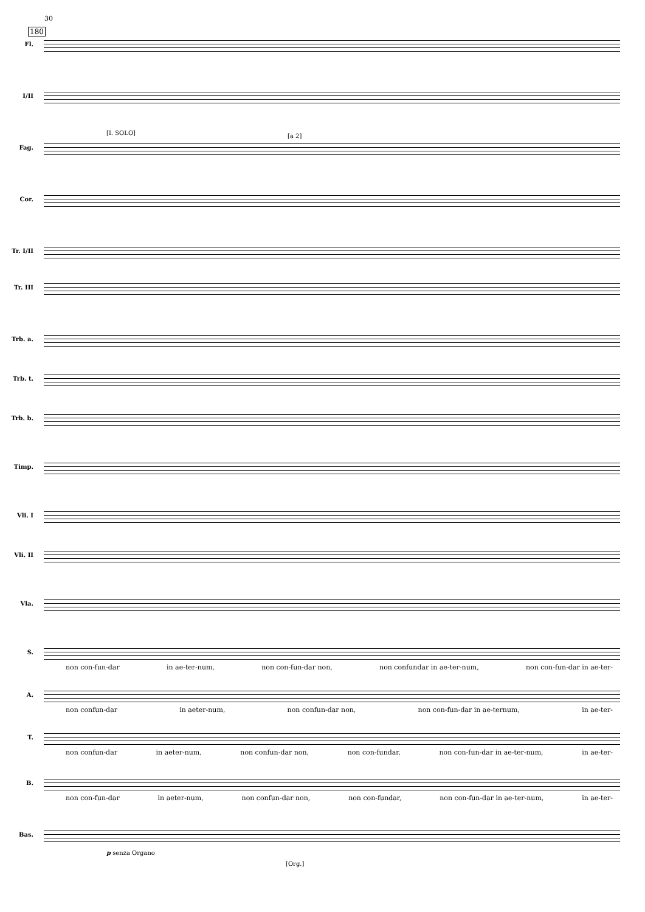30
180
Fl.
I/II
[I. SOLO] [a 2]
Fag.
Cor.
Tr. I/II
Tr. III
Trb. a.
Trb. t.
Trb. b.
Timp.
Vli. I
Vli. II
Vla.
S.
non con-fun-dar in ae-ter-num, non con-fun-dar non, non confundar in ae-ter-num, non con-fun-dar in ae-ter-
A.
non confun-dar in aeter-num, non confun-dar non, non con-fun-dar in ae-ternum, in ae-ter-
T.
non confun-dar in aeter-num, non confun-dar non, non con-fundar, non con-fun-dar in ae-ter-num, in ae-ter-
B.
non con-fun-dar in aeter-num, non confun-dar non, non con-fundar, non con-fun-dar in ae-ter-num, in ae-ter-
Bas.
p senza Organo
[Org.]